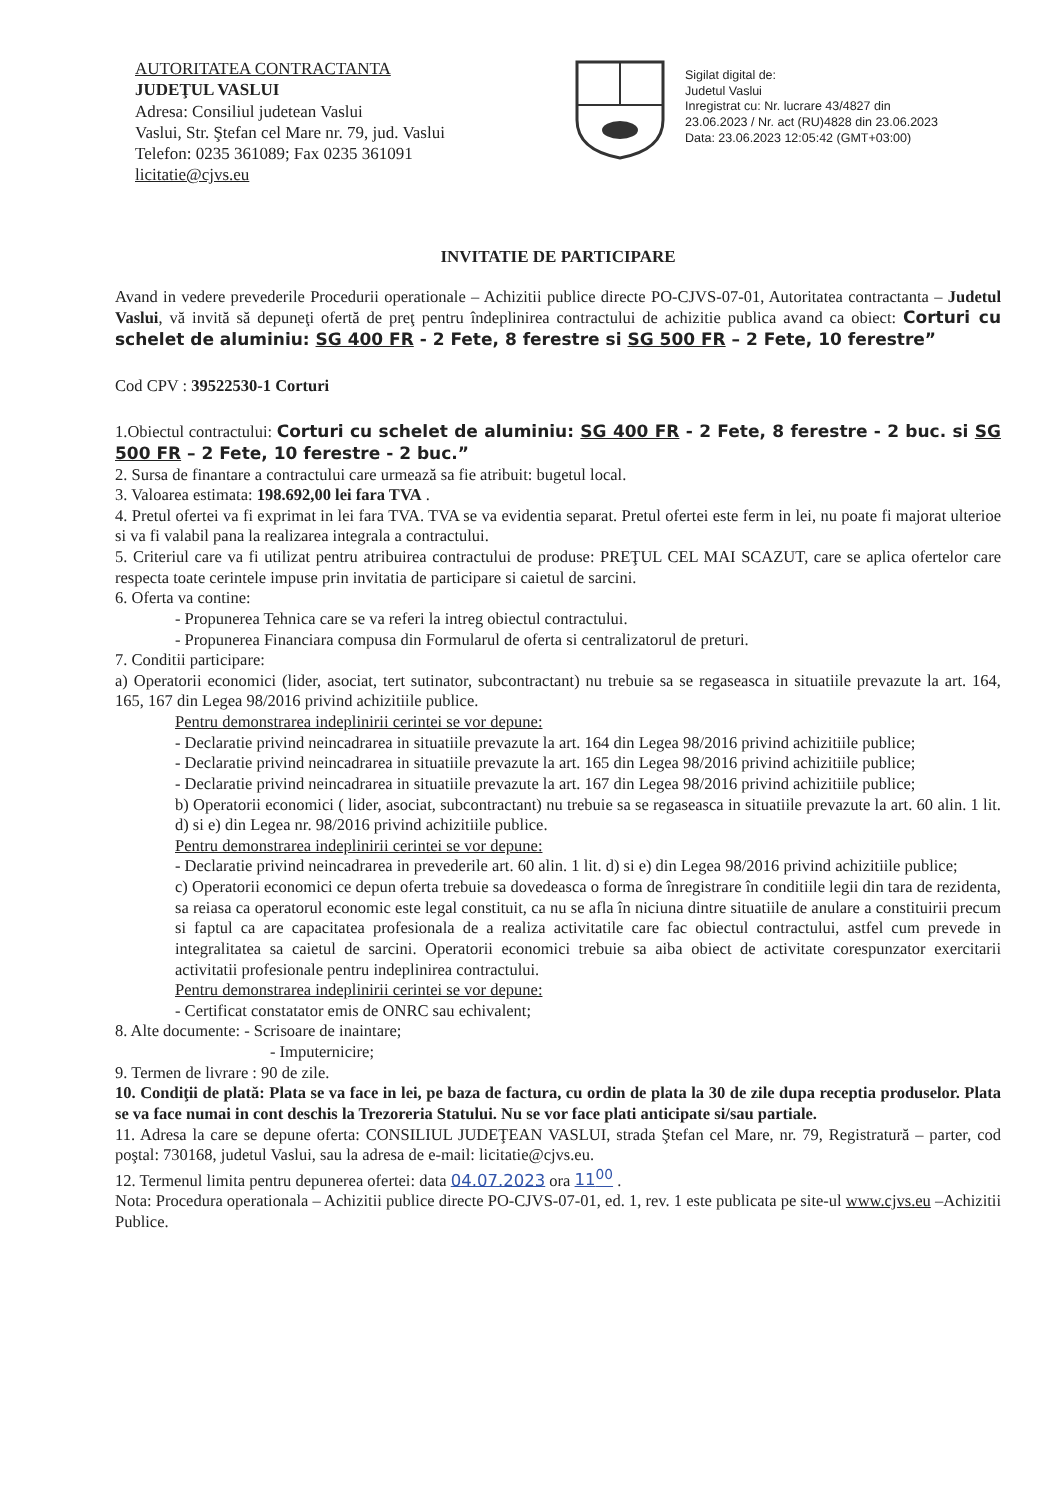AUTORITATEA CONTRACTANTA
JUDEŢUL VASLUI
Adresa: Consiliul judetean Vaslui
Vaslui, Str. Ştefan cel Mare nr. 79, jud. Vaslui
Telefon: 0235 361089; Fax 0235 361091
licitatie@cjvs.eu
Sigilat digital de:
Judetul Vaslui
Inregistrat cu: Nr. lucrare 43/4827 din
23.06.2023 / Nr. act (RU)4828 din 23.06.2023
Data: 23.06.2023 12:05:42 (GMT+03:00)
INVITATIE DE PARTICIPARE
Avand in vedere prevederile Procedurii operationale – Achizitii publice directe PO-CJVS-07-01, Autoritatea contractanta – Judetul Vaslui, vă invită să depuneţi ofertă de preţ pentru îndeplinirea contractului de achizitie publica avand ca obiect: Corturi cu schelet de aluminiu: SG 400 FR - 2 Fete, 8 ferestre si SG 500 FR – 2 Fete, 10 ferestre”
Cod CPV : 39522530-1 Corturi
1.Obiectul contractului: Corturi cu schelet de aluminiu: SG 400 FR - 2 Fete, 8 ferestre - 2 buc. si SG 500 FR – 2 Fete, 10 ferestre - 2 buc.”
2. Sursa de finantare a contractului care urmează sa fie atribuit: bugetul local.
3. Valoarea estimata: 198.692,00 lei fara TVA .
4. Pretul ofertei va fi exprimat in lei fara TVA. TVA se va evidentia separat. Pretul ofertei este ferm in lei, nu poate fi majorat ulterioe si va fi valabil pana la realizarea integrala a contractului.
5. Criteriul care va fi utilizat pentru atribuirea contractului de produse: PREŢUL CEL MAI SCAZUT, care se aplica ofertelor care respecta toate cerintele impuse prin invitatia de participare si caietul de sarcini.
6. Oferta va contine:
- Propunerea Tehnica care se va referi la intreg obiectul contractului.
- Propunerea Financiara compusa din Formularul de oferta si centralizatorul de preturi.
7. Conditii participare:
a) Operatorii economici (lider, asociat, tert sutinator, subcontractant) nu trebuie sa se regaseasca in situatiile prevazute la art. 164, 165, 167 din Legea 98/2016 privind achizitiile publice.
Pentru demonstrarea indeplinirii cerintei se vor depune:
- Declaratie privind neincadrarea in situatiile prevazute la art. 164 din Legea 98/2016 privind achizitiile publice;
- Declaratie privind neincadrarea in situatiile prevazute la art. 165 din Legea 98/2016 privind achizitiile publice;
- Declaratie privind neincadrarea in situatiile prevazute la art. 167 din Legea 98/2016 privind achizitiile publice;
b) Operatorii economici ( lider, asociat, subcontractant) nu trebuie sa se regaseasca in situatiile prevazute la art. 60 alin. 1 lit. d) si e) din Legea nr. 98/2016 privind achizitiile publice.
Pentru demonstrarea indeplinirii cerintei se vor depune:
- Declaratie privind neincadrarea in prevederile art. 60 alin. 1 lit. d) si e) din Legea 98/2016 privind achizitiile publice;
c) Operatorii economici ce depun oferta trebuie sa dovedeasca o forma de înregistrare în conditiile legii din tara de rezidenta, sa reiasa ca operatorul economic este legal constituit, ca nu se afla în niciuna dintre situatiile de anulare a constituirii precum si faptul ca are capacitatea profesionala de a realiza activitatile care fac obiectul contractului, astfel cum prevede in integralitatea sa caietul de sarcini. Operatorii economici trebuie sa aiba obiect de activitate corespunzator exercitarii activitatii profesionale pentru indeplinirea contractului.
Pentru demonstrarea indeplinirii cerintei se vor depune:
- Certificat constatator emis de ONRC sau echivalent;
8. Alte documente: - Scrisoare de inaintare;
- Imputernicire;
9. Termen de livrare : 90 de zile.
10. Condiţii de plată: Plata se va face in lei, pe baza de factura, cu ordin de plata la 30 de zile dupa receptia produselor. Plata se va face numai in cont deschis la Trezoreria Statului. Nu se vor face plati anticipate si/sau partiale.
11. Adresa la care se depune oferta: CONSILIUL JUDEŢEAN VASLUI, strada Ştefan cel Mare, nr. 79, Registratură – parter, cod poştal: 730168, judetul Vaslui, sau la adresa de e-mail: licitatie@cjvs.eu.
12. Termenul limita pentru depunerea ofertei: data 04.07.2023 ora 11<sup>00</sup> .
Nota: Procedura operationala – Achizitii publice directe PO-CJVS-07-01, ed. 1, rev. 1 este publicata pe site-ul www.cjvs.eu –Achizitii Publice.